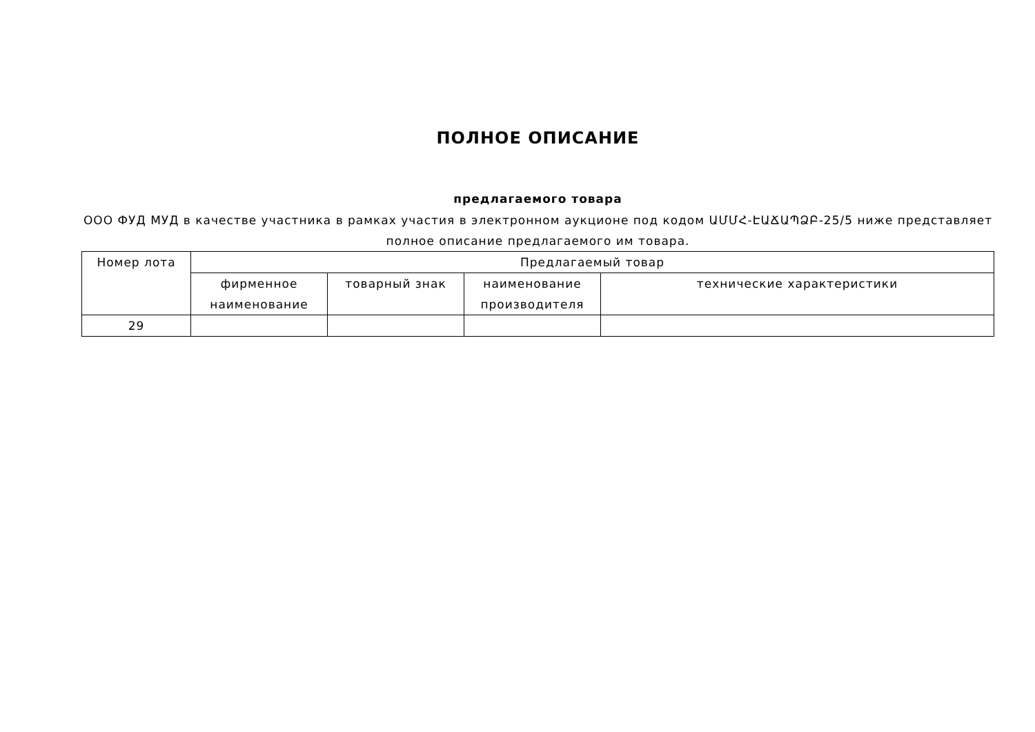ПОЛНОЕ ОПИСАНИЕ
предлагаемого товара
ООО ФУД МУД в качестве участника в рамках участия в электронном аукционе под кодом ԱՄՄՀ-ԷԱՃԱՊՁԲ-25/5 ниже представляет полное описание предлагаемого им товара.
| Номер лота | Предлагаемый товар | | | |
| --- | --- | --- | --- | --- |
| | фирменное наименование | товарный знак | наименование производителя | технические характеристики |
| 29 | | | | |